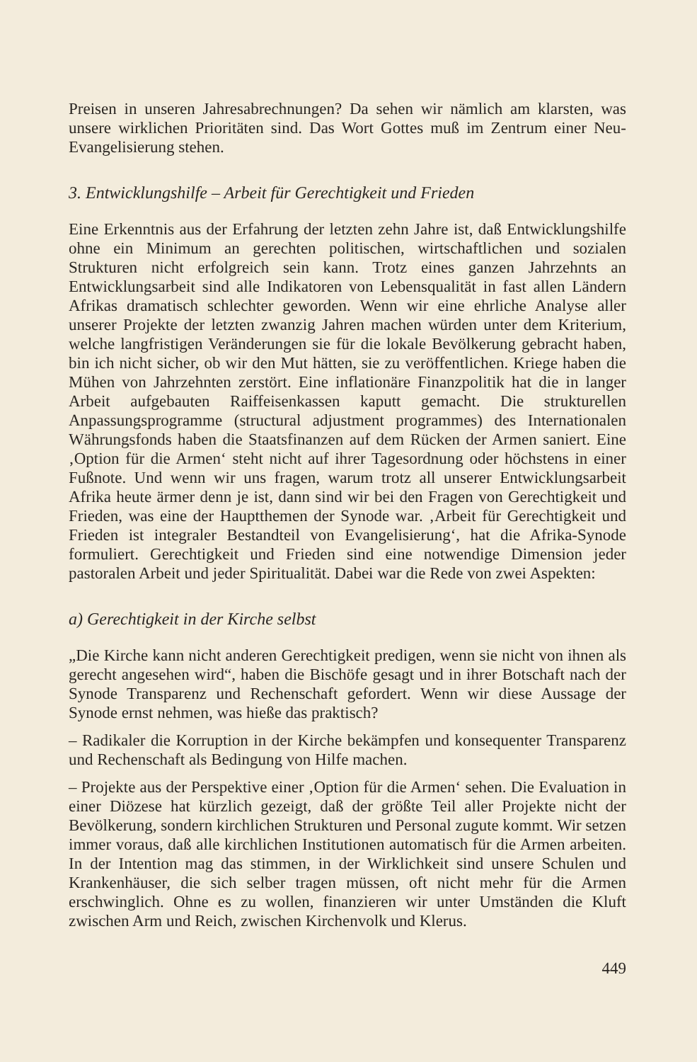Preisen in unseren Jahresabrechnungen? Da sehen wir nämlich am klarsten, was unsere wirklichen Prioritäten sind. Das Wort Gottes muß im Zentrum einer Neu-Evangelisierung stehen.
3. Entwicklungshilfe – Arbeit für Gerechtigkeit und Frieden
Eine Erkenntnis aus der Erfahrung der letzten zehn Jahre ist, daß Entwicklungshilfe ohne ein Minimum an gerechten politischen, wirtschaftlichen und sozialen Strukturen nicht erfolgreich sein kann. Trotz eines ganzen Jahrzehnts an Entwicklungsarbeit sind alle Indikatoren von Lebensqualität in fast allen Ländern Afrikas dramatisch schlechter geworden. Wenn wir eine ehrliche Analyse aller unserer Projekte der letzten zwanzig Jahren machen würden unter dem Kriterium, welche langfristigen Veränderungen sie für die lokale Bevölkerung gebracht haben, bin ich nicht sicher, ob wir den Mut hätten, sie zu veröffentlichen. Kriege haben die Mühen von Jahrzehnten zerstört. Eine inflationäre Finanzpolitik hat die in langer Arbeit aufgebauten Raiffeisenkassen kaputt gemacht. Die strukturellen Anpassungsprogramme (structural adjustment programmes) des Internationalen Währungsfonds haben die Staatsfinanzen auf dem Rücken der Armen saniert. Eine ‚Option für die Armen‘ steht nicht auf ihrer Tagesordnung oder höchstens in einer Fußnote. Und wenn wir uns fragen, warum trotz all unserer Entwicklungsarbeit Afrika heute ärmer denn je ist, dann sind wir bei den Fragen von Gerechtigkeit und Frieden, was eine der Hauptthemen der Synode war. ‚Arbeit für Gerechtigkeit und Frieden ist integraler Bestandteil von Evangelisierung‘, hat die Afrika-Synode formuliert. Gerechtigkeit und Frieden sind eine notwendige Dimension jeder pastoralen Arbeit und jeder Spiritualität. Dabei war die Rede von zwei Aspekten:
a) Gerechtigkeit in der Kirche selbst
„Die Kirche kann nicht anderen Gerechtigkeit predigen, wenn sie nicht von ihnen als gerecht angesehen wird“, haben die Bischöfe gesagt und in ihrer Botschaft nach der Synode Transparenz und Rechenschaft gefordert. Wenn wir diese Aussage der Synode ernst nehmen, was hieße das praktisch?
– Radikaler die Korruption in der Kirche bekämpfen und konsequenter Transparenz und Rechenschaft als Bedingung von Hilfe machen.
– Projekte aus der Perspektive einer ‚Option für die Armen‘ sehen. Die Evaluation in einer Diözese hat kürzlich gezeigt, daß der größte Teil aller Projekte nicht der Bevölkerung, sondern kirchlichen Strukturen und Personal zugute kommt. Wir setzen immer voraus, daß alle kirchlichen Institutionen automatisch für die Armen arbeiten. In der Intention mag das stimmen, in der Wirklichkeit sind unsere Schulen und Krankenhäuser, die sich selber tragen müssen, oft nicht mehr für die Armen erschwinglich. Ohne es zu wollen, finanzieren wir unter Umständen die Kluft zwischen Arm und Reich, zwischen Kirchenvolk und Klerus.
449